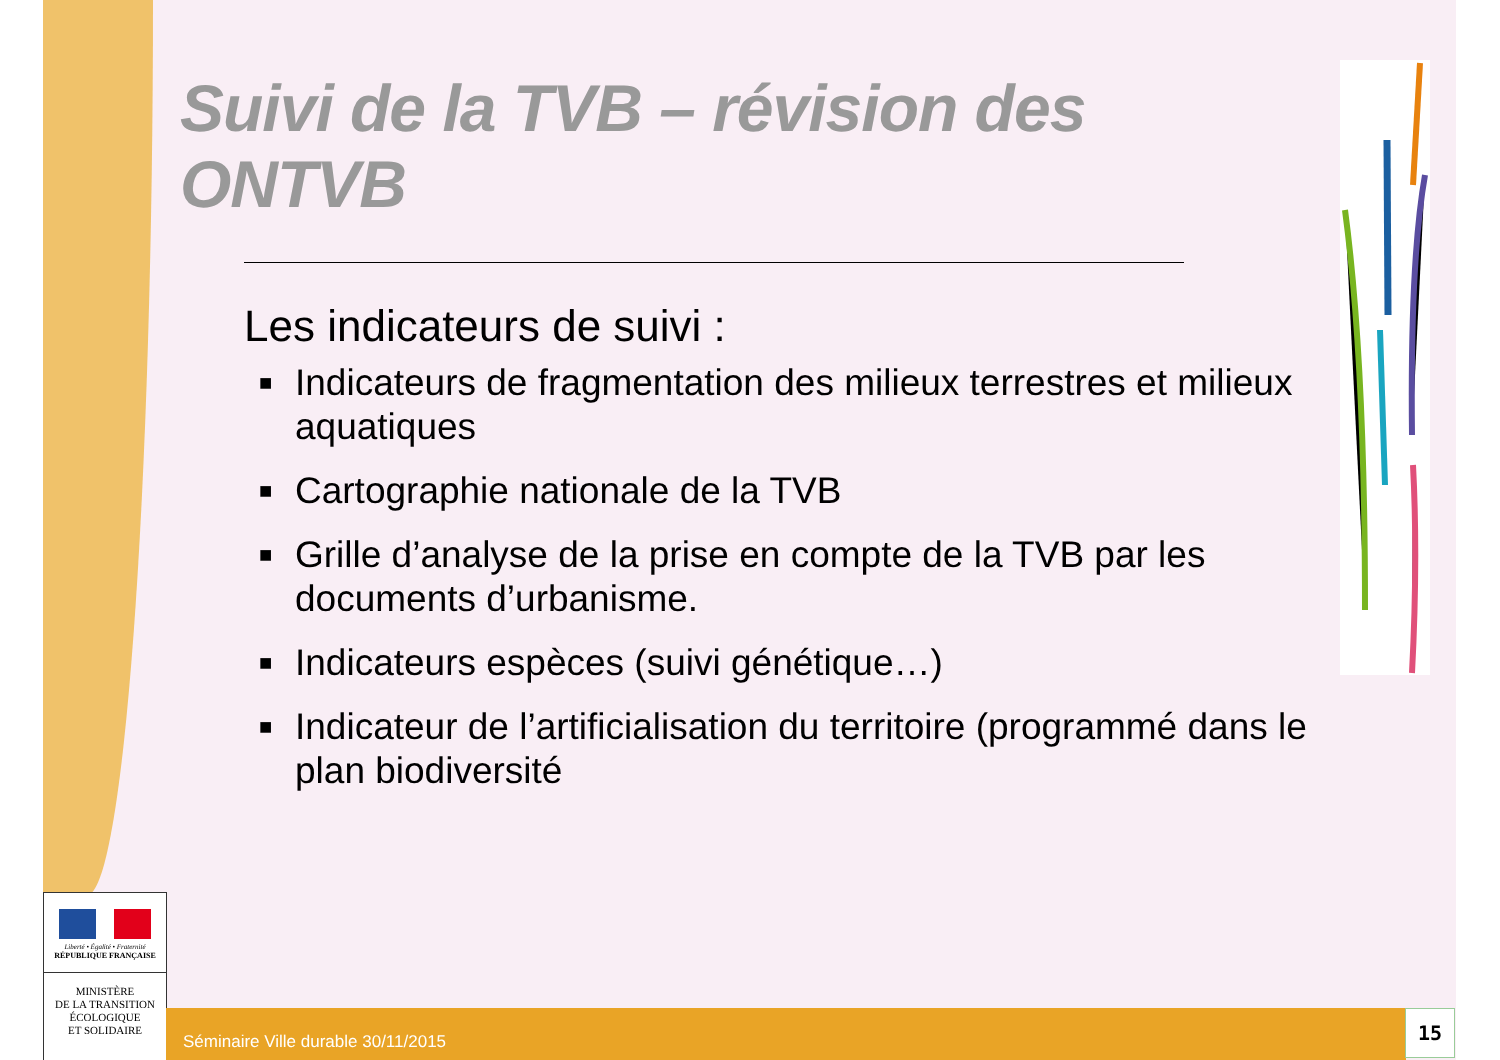Suivi de la TVB – révision des ONTVB
Les indicateurs de suivi :
■ Indicateurs de fragmentation des milieux terrestres et milieux aquatiques
■ Cartographie nationale de la TVB
■ Grille d’analyse de la prise en compte de la TVB par les documents d’urbanisme.
■ Indicateurs espèces (suivi génétique…)
■ Indicateur de l’artificialisation du territoire (programmé dans le plan biodiversité
Liberté • Égalité • Fraternité
RÉPUBLIQUE FRANÇAISE
MINISTÈRE
DE LA TRANSITION
ÉCOLOGIQUE
ET SOLIDAIRE
Séminaire Ville durable 30/11/2015 15